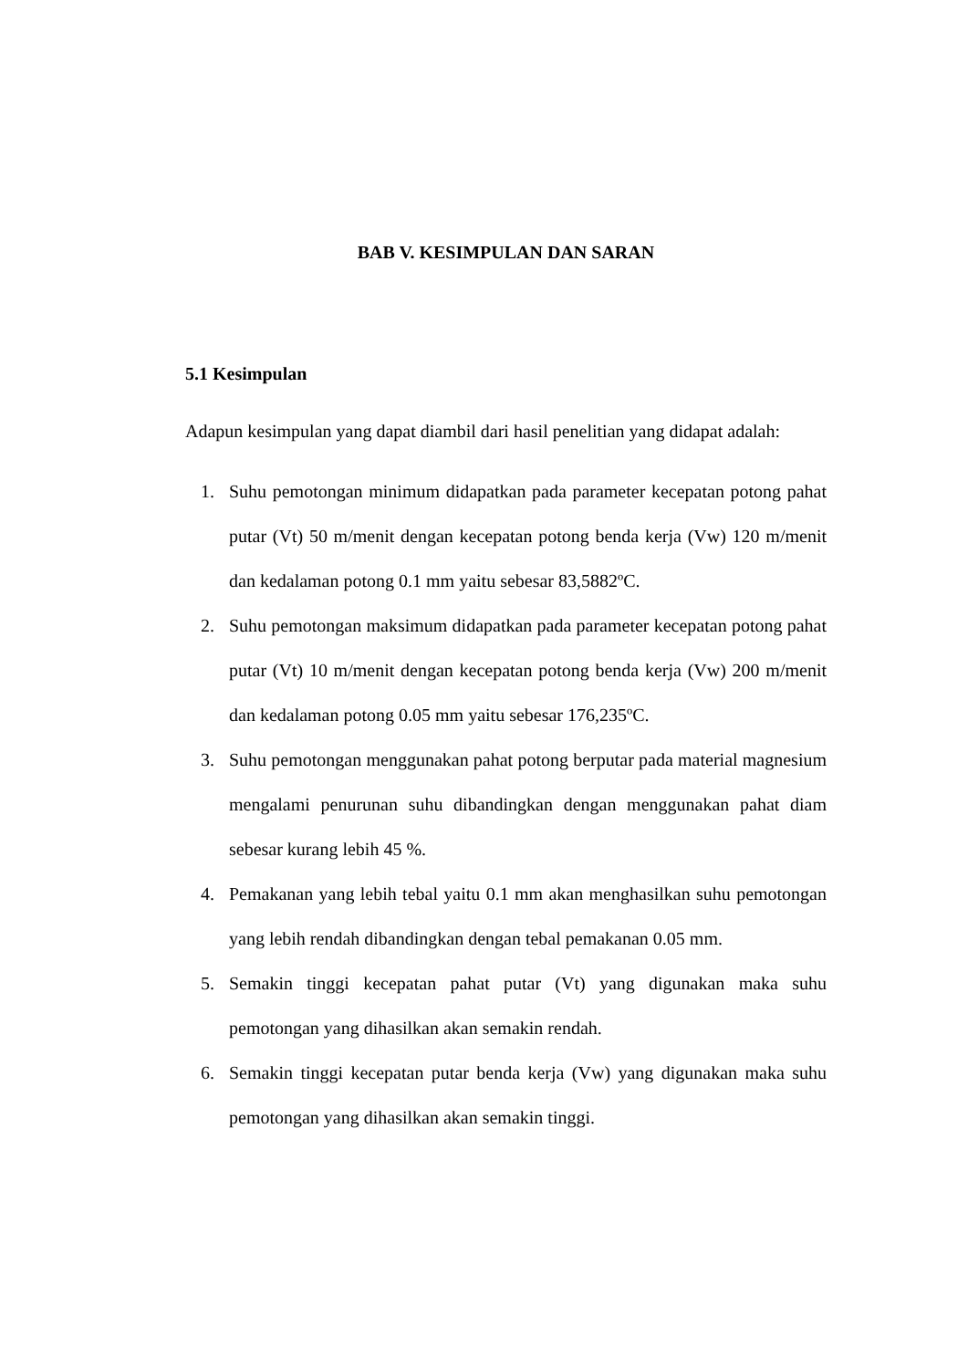BAB V. KESIMPULAN DAN SARAN
5.1 Kesimpulan
Adapun kesimpulan yang dapat diambil dari hasil penelitian yang didapat adalah:
1. Suhu pemotongan minimum didapatkan pada parameter kecepatan potong pahat putar (Vt) 50 m/menit dengan kecepatan potong benda kerja (Vw) 120 m/menit dan kedalaman potong 0.1 mm yaitu sebesar 83,5882ºC.
2. Suhu pemotongan maksimum didapatkan pada parameter kecepatan potong pahat putar (Vt) 10 m/menit dengan kecepatan potong benda kerja (Vw) 200 m/menit dan kedalaman potong 0.05 mm yaitu sebesar 176,235ºC.
3. Suhu pemotongan menggunakan pahat potong berputar pada material magnesium mengalami penurunan suhu dibandingkan dengan menggunakan pahat diam sebesar kurang lebih 45 %.
4. Pemakanan yang lebih tebal yaitu 0.1 mm akan menghasilkan suhu pemotongan yang lebih rendah dibandingkan dengan tebal pemakanan 0.05 mm.
5. Semakin tinggi kecepatan pahat putar (Vt) yang digunakan maka suhu pemotongan yang dihasilkan akan semakin rendah.
6. Semakin tinggi kecepatan putar benda kerja (Vw) yang digunakan maka suhu pemotongan yang dihasilkan akan semakin tinggi.